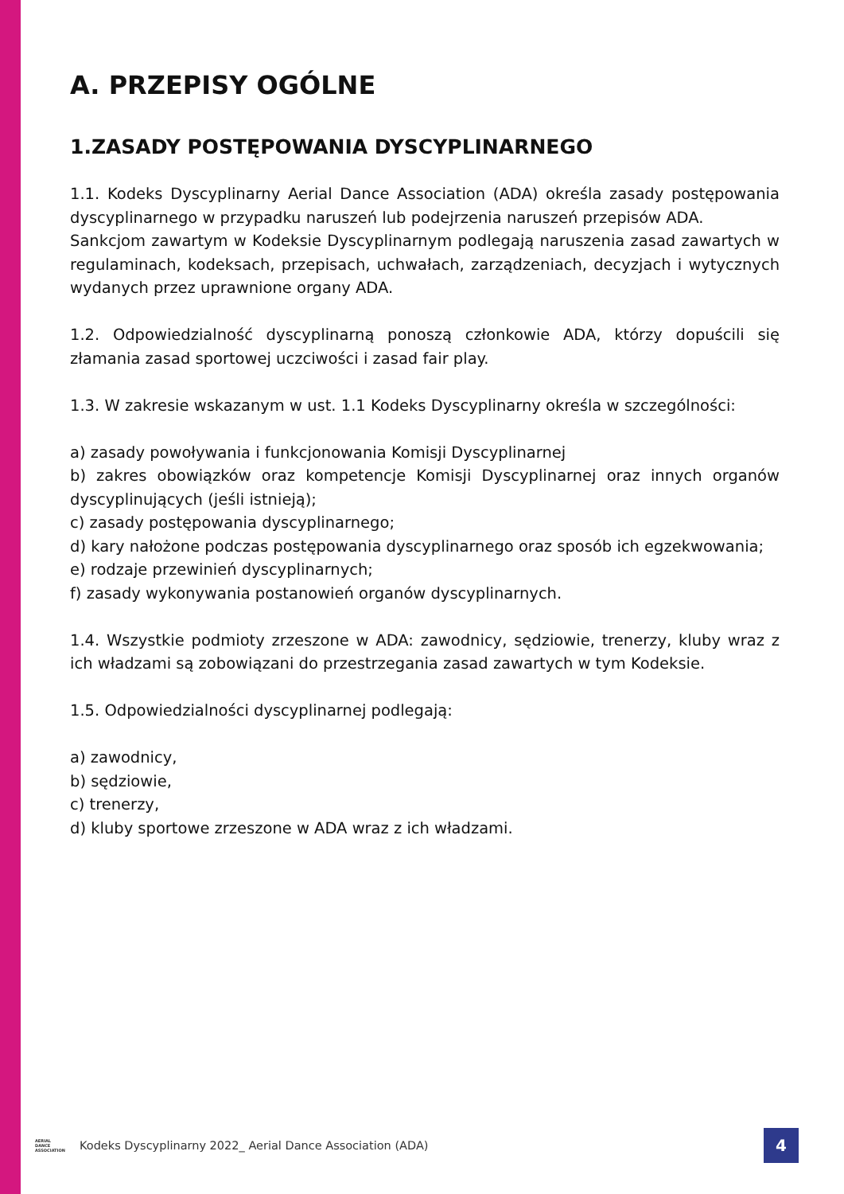A. PRZEPISY OGÓLNE
1.ZASADY POSTĘPOWANIA DYSCYPLINARNEGO
1.1. Kodeks Dyscyplinarny Aerial Dance Association (ADA) określa zasady postępowania dyscyplinarnego w przypadku naruszeń lub podejrzenia naruszeń przepisów ADA.
Sankcjom zawartym w Kodeksie Dyscyplinarnym podlegają naruszenia zasad zawartych w regulaminach, kodeksach, przepisach, uchwałach, zarządzeniach, decyzjach i wytycznych wydanych przez uprawnione organy ADA.
1.2. Odpowiedzialność dyscyplinarną ponoszą członkowie ADA, którzy dopuścili się złamania zasad sportowej uczciwości i zasad fair play.
1.3. W zakresie wskazanym w ust. 1.1 Kodeks Dyscyplinarny określa w szczególności:
a) zasady powoływania i funkcjonowania Komisji Dyscyplinarnej
b) zakres obowiązków oraz kompetencje Komisji Dyscyplinarnej oraz innych organów dyscyplinujących (jeśli istnieją);
c) zasady postępowania dyscyplinarnego;
d) kary nałożone podczas postępowania dyscyplinarnego oraz sposób ich egzekwowania;
e) rodzaje przewinień dyscyplinarnych;
f) zasady wykonywania postanowień organów dyscyplinarnych.
1.4. Wszystkie podmioty zrzeszone w ADA: zawodnicy, sędziowie, trenerzy, kluby wraz z ich władzami są zobowiązani do przestrzegania zasad zawartych w tym Kodeksie.
1.5. Odpowiedzialności dyscyplinarnej podlegają:
a) zawodnicy,
b) sędziowie,
c) trenerzy,
d) kluby sportowe zrzeszone w ADA wraz z ich władzami.
AERIAL
DANCE
ASSOCIATION
Kodeks Dyscyplinarny 2022_ Aerial Dance Association (ADA)
4